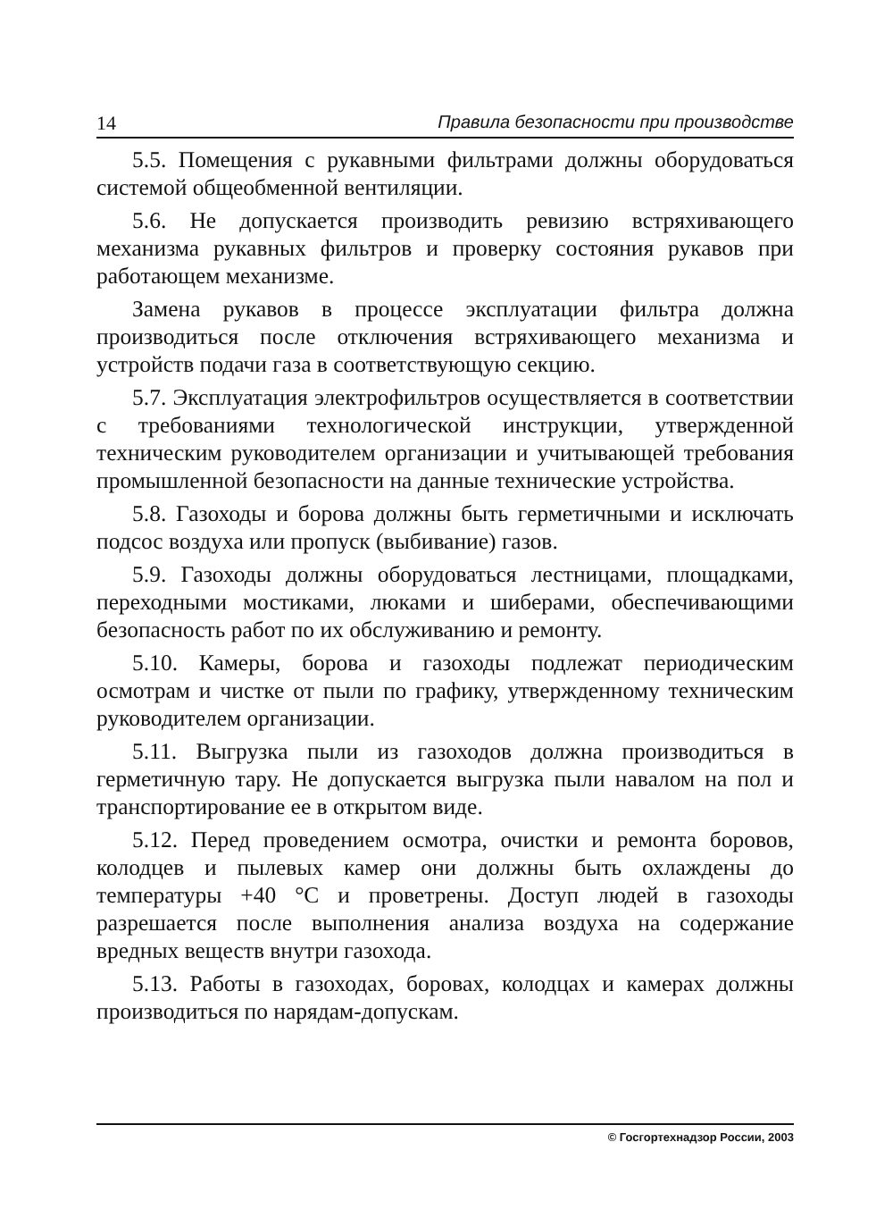14 Правила безопасности при производстве
5.5. Помещения с рукавными фильтрами должны оборудоваться системой общеобменной вентиляции.
5.6. Не допускается производить ревизию встряхивающего механизма рукавных фильтров и проверку состояния рукавов при работающем механизме.
Замена рукавов в процессе эксплуатации фильтра должна производиться после отключения встряхивающего механизма и устройств подачи газа в соответствующую секцию.
5.7. Эксплуатация электрофильтров осуществляется в соответствии с требованиями технологической инструкции, утвержденной техническим руководителем организации и учитывающей требования промышленной безопасности на данные технические устройства.
5.8. Газоходы и борова должны быть герметичными и исключать подсос воздуха или пропуск (выбивание) газов.
5.9. Газоходы должны оборудоваться лестницами, площадками, переходными мостиками, люками и шиберами, обеспечивающими безопасность работ по их обслуживанию и ремонту.
5.10. Камеры, борова и газоходы подлежат периодическим осмотрам и чистке от пыли по графику, утвержденному техническим руководителем организации.
5.11. Выгрузка пыли из газоходов должна производиться в герметичную тару. Не допускается выгрузка пыли навалом на пол и транспортирование ее в открытом виде.
5.12. Перед проведением осмотра, очистки и ремонта боровов, колодцев и пылевых камер они должны быть охлаждены до температуры +40 °С и проветрены. Доступ людей в газоходы разрешается после выполнения анализа воздуха на содержание вредных веществ внутри газохода.
5.13. Работы в газоходах, боровах, колодцах и камерах должны производиться по нарядам-допускам.
© Госгортехнадзор России, 2003